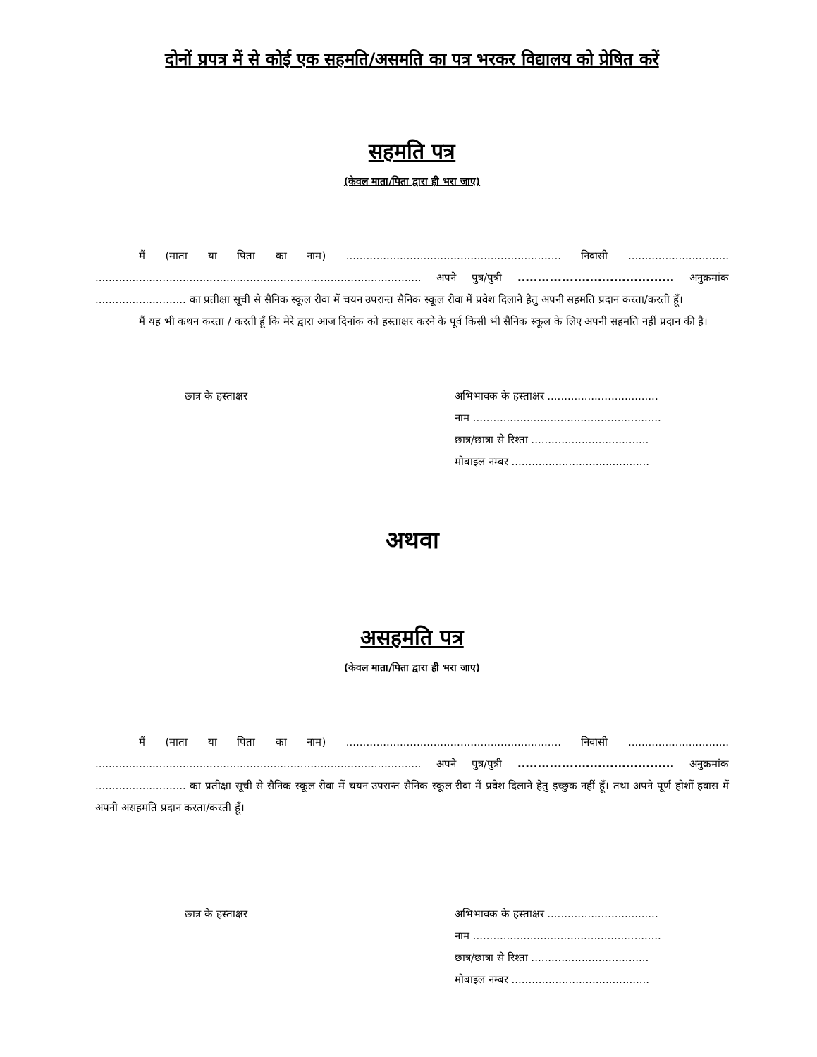दोनों प्रपत्र में से कोई एक सहमति/असमति का पत्र भरकर विद्यालय को प्रेषित करें
सहमति पत्र
(केवल माता/पिता द्वारा ही भरा जाए)
मैं (माता या पिता का नाम) ................................................................ निवासी .............................. ................................................................................................. अपने पुत्र/पुत्री ....................................... अनुक्रमांक ........................... का प्रतीक्षा सूची से सैनिक स्कूल रीवा में चयन उपरान्त सैनिक स्कूल रीवा में प्रवेश दिलाने हेतु अपनी सहमति प्रदान करता/करती हूँ।
मैं यह भी कथन करता / करती हूँ कि मेरे द्वारा आज दिनांक को हस्ताक्षर करने के पूर्व किसी भी सैनिक स्कूल के लिए अपनी सहमति नहीं प्रदान की है।
छात्र के हस्ताक्षर अभिभावक के हस्ताक्षर .................................
नाम ........................................................
छात्र/छात्रा से रिश्ता ...................................
मोबाइल नम्बर .........................................
अथवा
असहमति पत्र
(केवल माता/पिता द्वारा ही भरा जाए)
मैं (माता या पिता का नाम) ................................................................ निवासी .............................. ................................................................................................. अपने पुत्र/पुत्री ....................................... अनुक्रमांक ........................... का प्रतीक्षा सूची से सैनिक स्कूल रीवा में चयन उपरान्त सैनिक स्कूल रीवा में प्रवेश दिलाने हेतु इच्छुक नहीं हूँ। तथा अपने पूर्ण होशों हवास में अपनी असहमति प्रदान करता/करती हूँ।
छात्र के हस्ताक्षर अभिभावक के हस्ताक्षर .................................
नाम ........................................................
छात्र/छात्रा से रिश्ता ...................................
मोबाइल नम्बर .........................................